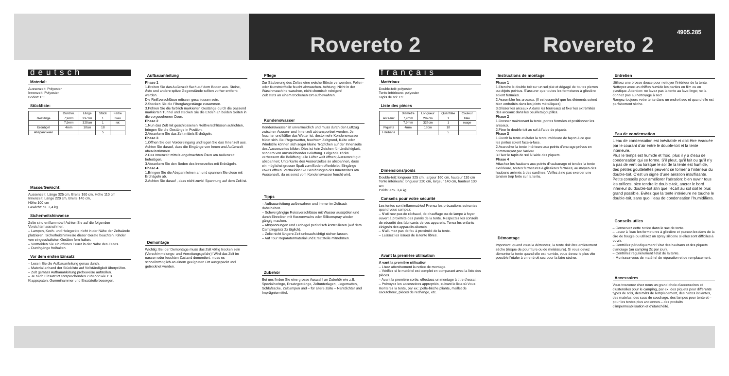Rovereto 2
Rovereto 2
4905.285
deutsch
Material:
Aussenzelt: Polyester
Innenzelt: Polyester
Boden: PE
Stückliste:
| | Durchm. | Länge | Stück | Farbe |
| --- | --- | --- | --- | --- |
| Gestänge | 7,9mm | 297cm | 1 | blau |
| | 7,9mm | 328cm | 1 | rot |
| Erdnägel | 4mm | 18cm | 18 | |
| Abspannleien | | | 5 | |
Masse/Gewicht:
Aussenzelt: Länge 325 cm, Breite 160 cm, Höhe 110 cm
Innenzelt: Länge 220 cm, Breite 140 cm,
Höhe 100 cm
Gewicht: ca. 3,4 kg
Sicherheitshinweise
Zelte sind entflammbar! Achten Sie auf die folgenden Vorsichtsmassnahmen:
– Lampen, Koch- und Heizgeräte nicht in der Nähe der Zeltwände platzieren. Sicherheitshinweise dieser Geräte beachten. Kinder von eingeschalteten Geräten fern halten.
– Vermeiden Sie ein offenes Feuer in der Nähe des Zeltes.
– Durchgänge freihalten.
Vor dem ersten Einsatz
– Lesen Sie die Aufbauanleitung genau durch.
– Material anhand der Stückliste auf Vollständigkeit überprüfen.
– Zelt gemäss Aufbauanleitung probeweise aufstellen.
– Je nach Einsatzort entsprechendes Zubehör wie z.B. Klappspaten, Gummihammer und Ersatzteile besorgen.
Aufbauanleitung
Phase 1
1.Breiten Sie das Außenzelt flach auf dem Boden aus. Steine,
Äste und andere spitze Gegenstände sollten vorher entfernt werden.
Die Reißverschlüsse müssen geschlossen sein.
2.Stecken Sie die Fiberglasgestänge zusammen.
3.Führen Sie die farblich markierten Gestänge durch die passend markierten Tunnel und stecken Sie die Enden an beiden Seiten in die vorgesehenen Ösen.
Phase 2
1.Nun das Zelt mit geschlossenen Reißverschlüssen aufrichten, bringen Sie die Gestänge in Position.
2.Verankern Sie das Zelt mittels Erdnägeln.
Phase 3
1.Öffnen Sie den Vordereingang und legen Sie das Innenzelt aus.
Achten Sie darauf, dass die Eingänge von Innen und Außenzelt übereinstimmen.
2.Das Innenzelt mittels angebrachten Ösen am Außenzelt befestigen.
3.Verankern Sie den Boden des Innenzeltes mit Erdnägeln.
Phase 4
1.Bringen Sie die Abspannleinen an und spannen Sie diese mit Erdnägeln ab.
2.Achten Sie darauf , dass nicht zuviel Spannung auf dem Zelt ist.
Demontage
Wichtig: Bei der Demontage muss das Zelt völlig trocken sein (Verschimmelungs- und Verrottungsgefahr)! Wird das Zelt im nassen oder feuchten Zustand demontiert, muss es schnellstmöglich an einem geeigneten Ort ausgepackt und getrocknet werden.
Pflege
Zur Säuberung des Zeltes eine weiche Bürste verwenden. Folien- oder Kunststoffteile feucht abwaschen. Achtung: Nicht in der Waschmaschine waschen, nicht chemisch reinigen!
Zelt stets an einem trockenen Ort aufbewahren.
Kondenswasser
Kondenswasser ist unvermeidlich und muss durch den Luftzug zwischen Aussen- und Innenzelt abtransportiert werden. Je feuchter und kälter das Wetter ist, desto mehr Kondenswasser bildet sich. Bei Regenwetter, feuchtem Zeltgrund, Kälte oder Windstille können sich sogar kleine Tröpfchen auf der Innenseite des Aussenzeltes bilden. Dies ist kein Zeichen für Undichtigkeit, sondern von unzureichender Belüftung. Folgende Tricks verbessern die Belüftung: alle Lüfter weit öffnen; Aussenzelt gut abspannen; Unterkante des Aussenzeltes so abspannen, dass ein möglichst grosser Spalt zum Boden offenbleibt; Eingänge etwas öffnen. Vermeiden Sie Berührungen des Innenzeltes am Aussenzelt, da es sonst vom Kondenswasser feucht wird.
Tipps
– Aufbauanleitung aufbewahren und immer im Zeltsack dabeihaben.
– Schwergängige Reissverschlüsse mit Wasser ausspülen und durch Einreiben mit Kerzenwachs oder Silikonspray wieder gängig machen.
– Abspannungen und Erdnägel periodisch kontrollieren (auf dem Campingplatz 2x täglich).
– Zelte nicht längere Zeit unbeaufsichtigt stehen lassen.
– Auf Tour Reparaturmaterial und Ersatzteile mitnehmen.
Zubehör
Bei uns finden Sie eine grosse Auswahl an Zubehör wie z.B. Spezialheringe, Ersatzgestänge, Zeltunterlagen, Liegematten, Schlafsäcke, Zeltlampen und – für ältere Zelte – Nahtdichter und Imprägniermittel.
français
Matériaux
Double-toit: polyester
Tente intérieure: polyester
Tapis de sol: PE
Liste des pièces
| | Diamètre | Longueur | Quantitée | Couleur |
| --- | --- | --- | --- | --- |
| Arceaux | 7,9mm | 297cm | 1 | bleu |
| | 7,9mm | 328cm | 1 | rouge |
| Piquets | 4mm | 18cm | 18 | |
| Haubans | | | 5 | |
Dimensions/poids
Double-toit: longueur 325 cm, largeur 160 cm, hauteur 110 cm
Tente intérieure: longueur 220 cm, largeur 140 cm, hauteur 100 cm
Poids: env. 3,4 kg
Conseils pour votre sécurité
Les tentes sont inflammables! Prenez les précautions suivantes quand vous campez:
– N’utilisez pas de réchaud, de chauffage ou de lampe à foyer ouvert à proximité des parois de la tente. Respectez les conseils de sécurité des fabricants de ces appareils. Tenez les enfants éloignés des appareils allumés.
– N’allumez pas de feu à proximité de la tente.
– Laissez les issues de la tente libres.
Avant la première utilisation
A vant la première utilisation
– Lisez attentivement la notice de montage.
– Vérifiez si le matériel est complet en comparant avec la liste des pièces.
– Avant la première sortie, effectuez un montage à titre d’essai.
– Prévoyez les accessoires appropriés, suivant le lieu où Vous monterez la tente, par ex.: pelle-bêche pliante, maillet de caoutchouc, pièces de rechange, etc.
Instructions de montage
Phase 1
1.Etendre le double toit sur un sol plat et dégagé de toutes pierres ou objets pointus. S'assurer que toutes les fermetures à glissière soient fermées.
2.Assembler les arceaux. (Il est essentiel que les éléments soient
bien emboîtés dans les joints métalliques)
3.Glisser les arceaux A dans les fourreaux et fixer les extrémités
des arceaux dans les oeuillets/goupilles.
Phase 2
1.Dresser maintenant la tente, portes fermées et positionner les arceaux.
2.Fixer le double toit au sol à l'aide de piquets.
Phase 3
1.Ouvrir la tente et étaler la tente intérieure de façon à ce que
les portes soient face-à-face.
2.Accrocher la tente intérieure aux points d'encrage prévus en
commençant par l'arrière.
3.Fixer le tapis de sol à l'aide des piquets.
Phase 4
Attachez les haubans aux points d'haubanage et tendez la tente extérieure, toutes fermetures à glissières fermées, au moyen des haubans arrimés à des sardines. Veillez à ne pas exercer une tension trop forte sur la tente.
Démontage
Important: quand vous la démontez, la tente doit être entièrement sèche (risque de pourriture ou de moisissure). Si vous devez démonter la tente quand elle est humide, vous devez le plus vite possible l’étaler à un endroit sec pour la faire sécher.
Entretien
Utilisez une brosse douce pour nettoyer l’intérieur de la tente. Nettoyez avec un chiffon humide les parties en film ou en plastique. Attention: ne lavez pas la tente au lave-linge; ne la donnez pas au nettoyage à sec!
Rangez toujours votre tente dans un endroit sec et quand elle est parfaitement sèche.
Eau de condensation
L’eau de condensation est inévitable et doit être évacuée par le courant d’air entre le double-toit et la tente intérieure.
Plus le temps est humide et froid, plus il y a d’eau de condensation qui se forme. S’il pleut, qu’il fait ou qu’il n’y a pas de vent ou lorsque le sol de la tente est humide, des petites gouttelettes peuvent se former à l’intérieur du double-toit. C’est un signe d’une aération insuffisante. Petits conseils pour améliorer l’aération: bien ouvrir tous les orifices, bien tendre le double-toit, ancrer le bord inférieur du double-toit afin que l’écart au sol soit le plus grand possible. Evitez que la tente intérieure ne touche le double-toit, sans quoi l’eau de condensation l’humidifiera.
Conseils utiles
– Conservez cette notice dans le sac de tente.
– Lavez à l’eau les fermetures à glissière et passez-les dans de la cire de bougie ou utilisez un spray silicone si elles sont difficiles à ouvrir.
– Contrôlez périodiquement l’état des haubans et des piquets d’ancrage (au camping 2x par jour).
– Contrôlez régulièrement l’état de la tente.
– Munissez-vous de matériel de réparation et de remplacement.
Accessoires
Vous trouverez chez nous un grand choix d’accessoires et d’ustensiles pour le camping, par ex. des piquets pour différents types de sols, des mâts de remplacement, des nattes isolantes, des matelas, des sacs de couchage, des lampes pour tente et – pour les tentes plus anciennes – des produits d’imperméabilisation et d’étanchéité.